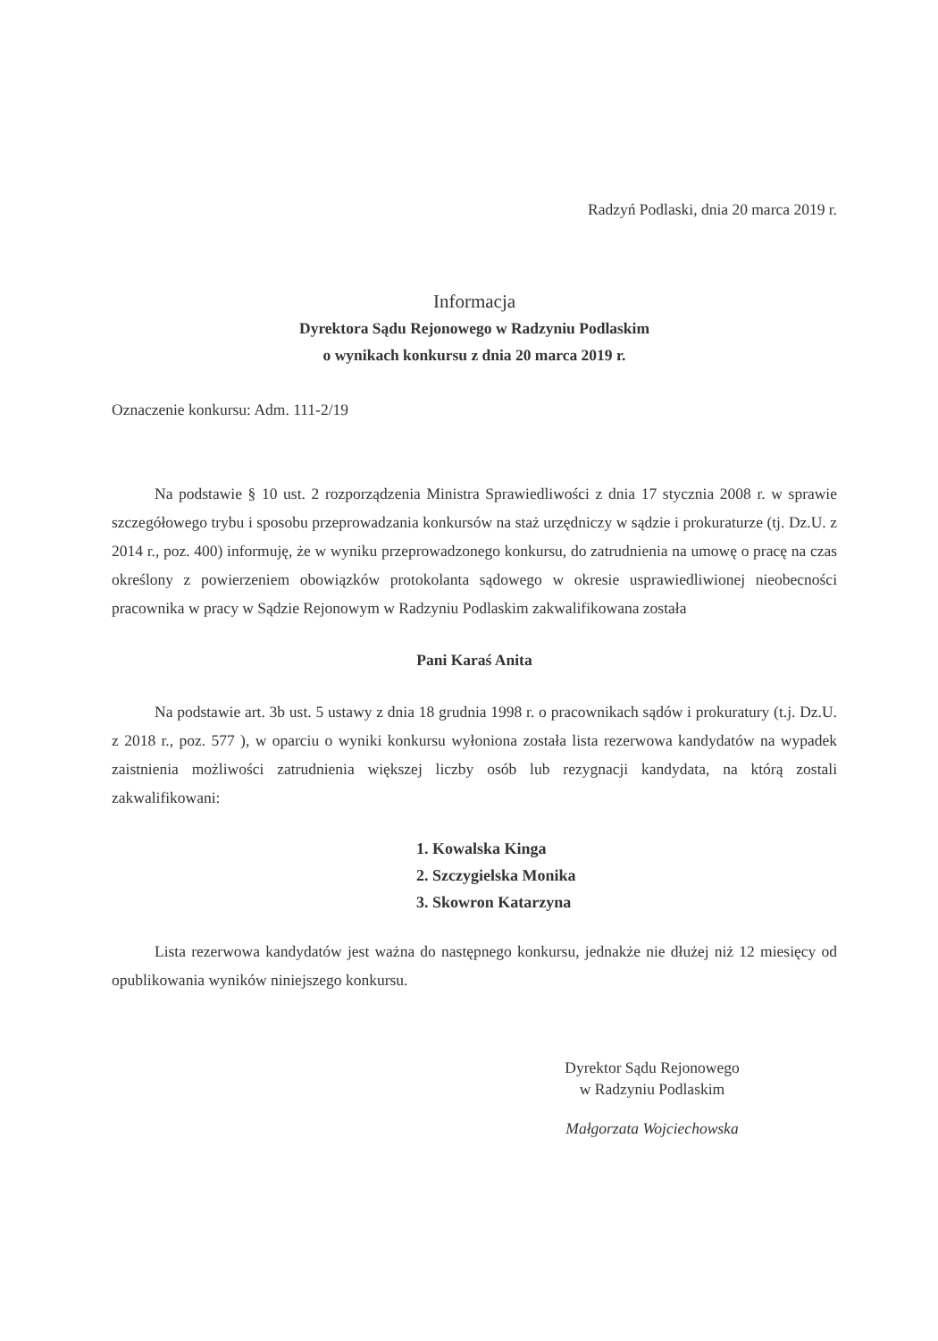Radzyń Podlaski, dnia 20 marca 2019 r.
Informacja
Dyrektora Sądu Rejonowego w Radzyniu Podlaskim
o wynikach konkursu z dnia 20 marca 2019 r.
Oznaczenie konkursu: Adm. 111-2/19
Na podstawie § 10 ust. 2 rozporządzenia Ministra Sprawiedliwości z dnia 17 stycznia 2008 r. w sprawie szczegółowego trybu i sposobu przeprowadzania konkursów na staż urzędniczy w sądzie i prokuraturze (tj. Dz.U. z 2014 r., poz. 400) informuję, że w wyniku przeprowadzonego konkursu, do zatrudnienia na umowę o pracę na czas określony z powierzeniem obowiązków protokolanta sądowego w okresie usprawiedliwionej nieobecności pracownika w pracy w Sądzie Rejonowym w Radzyniu Podlaskim zakwalifikowana została
Pani Karaś Anita
Na podstawie art. 3b ust. 5 ustawy z dnia 18 grudnia 1998 r. o pracownikach sądów i prokuratury (t.j. Dz.U. z 2018 r., poz. 577 ), w oparciu o wyniki konkursu wyłoniona została lista rezerwowa kandydatów na wypadek zaistnienia możliwości zatrudnienia większej liczby osób lub rezygnacji kandydata, na którą zostali zakwalifikowani:
1. Kowalska Kinga
2. Szczygielska Monika
3. Skowron Katarzyna
Lista rezerwowa kandydatów jest ważna do następnego konkursu, jednakże nie dłużej niż 12 miesięcy od opublikowania wyników niniejszego konkursu.
Dyrektor Sądu Rejonowego
w Radzyniu Podlaskim
Małgorzata Wojciechowska